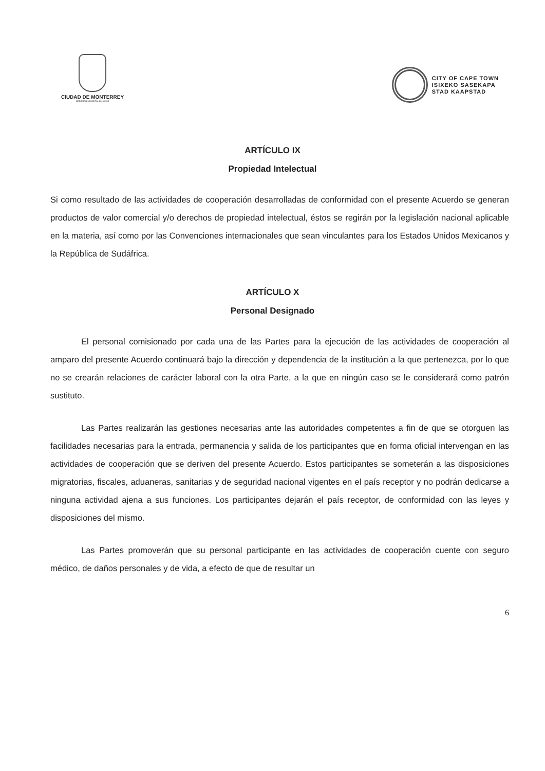CIUDAD DE MONTERREY
GOBIERNO MUNICIPAL 2015-2018
CITY OF CAPE TOWN
ISIXEKO SASEKAPA
STAD KAAPSTAD
ARTÍCULO IX
Propiedad Intelectual
Si como resultado de las actividades de cooperación desarrolladas de conformidad con el presente Acuerdo se generan productos de valor comercial y/o derechos de propiedad intelectual, éstos se regirán por la legislación nacional aplicable en la materia, así como por las Convenciones internacionales que sean vinculantes para los Estados Unidos Mexicanos y la República de Sudáfrica.
ARTÍCULO X
Personal Designado
El personal comisionado por cada una de las Partes para la ejecución de las actividades de cooperación al amparo del presente Acuerdo continuará bajo la dirección y dependencia de la institución a la que pertenezca, por lo que no se crearán relaciones de carácter laboral con la otra Parte, a la que en ningún caso se le considerará como patrón sustituto.
Las Partes realizarán las gestiones necesarias ante las autoridades competentes a fin de que se otorguen las facilidades necesarias para la entrada, permanencia y salida de los participantes que en forma oficial intervengan en las actividades de cooperación que se deriven del presente Acuerdo. Estos participantes se someterán a las disposiciones migratorias, fiscales, aduaneras, sanitarias y de seguridad nacional vigentes en el país receptor y no podrán dedicarse a ninguna actividad ajena a sus funciones. Los participantes dejarán el país receptor, de conformidad con las leyes y disposiciones del mismo.
Las Partes promoverán que su personal participante en las actividades de cooperación cuente con seguro médico, de daños personales y de vida, a efecto de que de resultar un
6